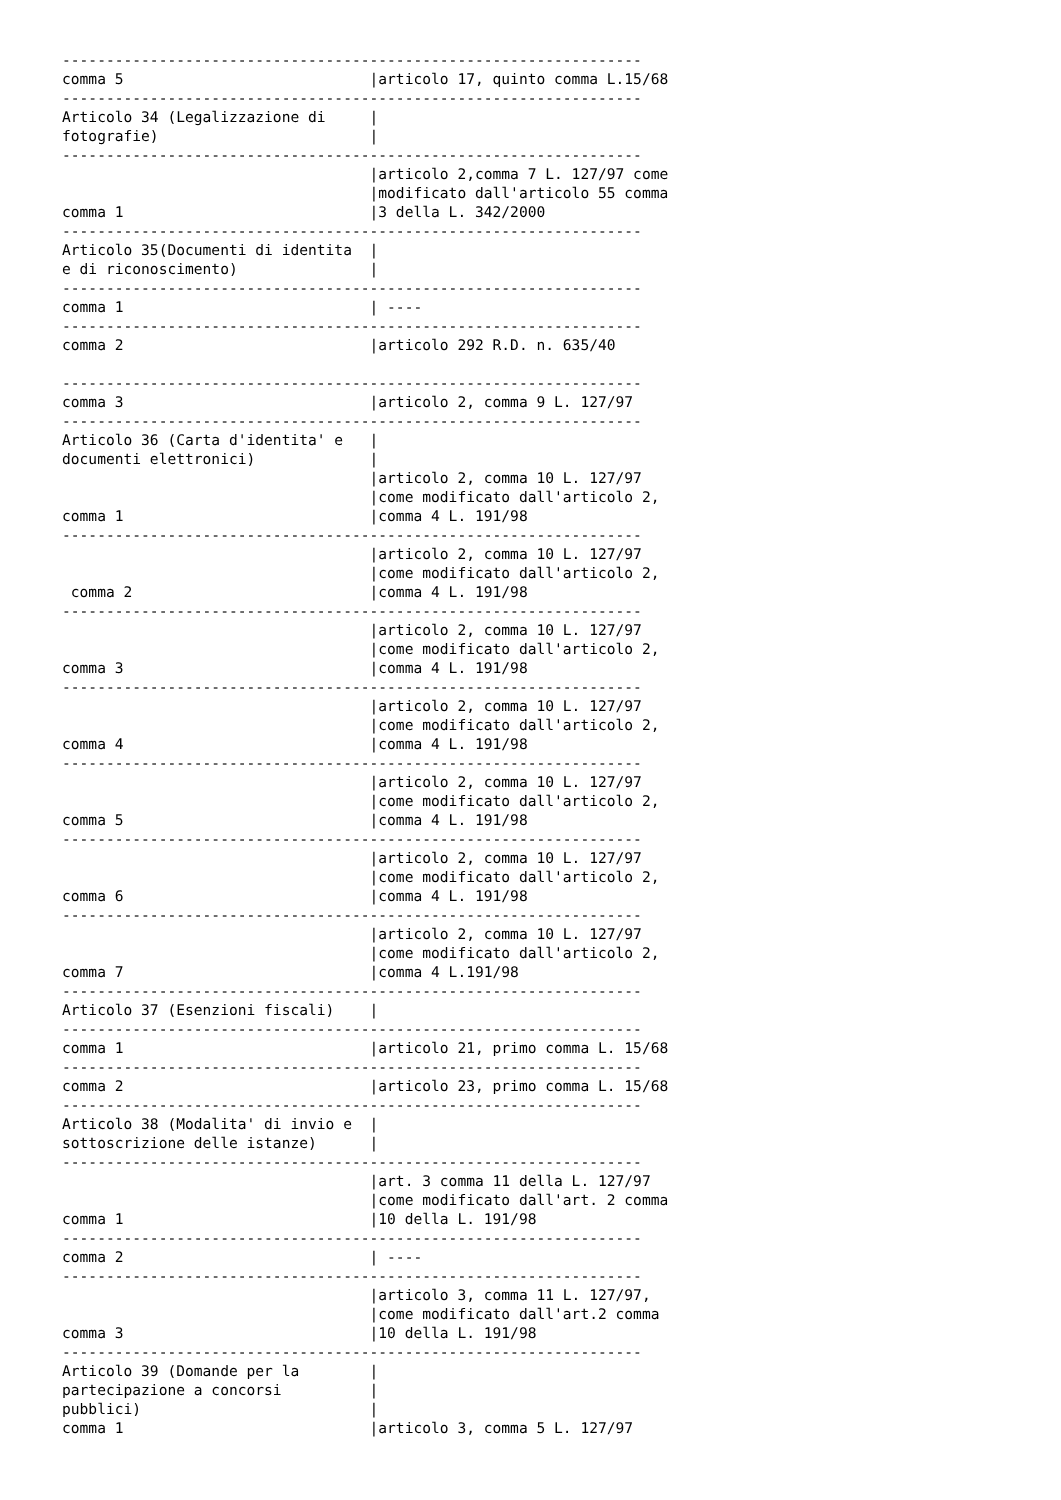------------------------------------------------------------------
comma 5                            |articolo 17, quinto comma L.15/68
------------------------------------------------------------------
Articolo 34 (Legalizzazione di     |
fotografie)                        |
------------------------------------------------------------------
                                   |articolo 2,comma 7 L. 127/97 come
                                   |modificato dall'articolo 55 comma
comma 1                            |3 della L. 342/2000
------------------------------------------------------------------
Articolo 35(Documenti di identita  |
e di riconoscimento)               |
------------------------------------------------------------------
comma 1                            | ----
------------------------------------------------------------------
comma 2                            |articolo 292 R.D. n. 635/40

------------------------------------------------------------------
comma 3                            |articolo 2, comma 9 L. 127/97
------------------------------------------------------------------
Articolo 36 (Carta d'identita' e   |
documenti elettronici)             |
                                   |articolo 2, comma 10 L. 127/97
                                   |come modificato dall'articolo 2,
comma 1                            |comma 4 L. 191/98
------------------------------------------------------------------
                                   |articolo 2, comma 10 L. 127/97
                                   |come modificato dall'articolo 2,
 comma 2                           |comma 4 L. 191/98
------------------------------------------------------------------
                                   |articolo 2, comma 10 L. 127/97
                                   |come modificato dall'articolo 2,
comma 3                            |comma 4 L. 191/98
------------------------------------------------------------------
                                   |articolo 2, comma 10 L. 127/97
                                   |come modificato dall'articolo 2,
comma 4                            |comma 4 L. 191/98
------------------------------------------------------------------
                                   |articolo 2, comma 10 L. 127/97
                                   |come modificato dall'articolo 2,
comma 5                            |comma 4 L. 191/98
------------------------------------------------------------------
                                   |articolo 2, comma 10 L. 127/97
                                   |come modificato dall'articolo 2,
comma 6                            |comma 4 L. 191/98
------------------------------------------------------------------
                                   |articolo 2, comma 10 L. 127/97
                                   |come modificato dall'articolo 2,
comma 7                            |comma 4 L.191/98
------------------------------------------------------------------
Articolo 37 (Esenzioni fiscali)    |
------------------------------------------------------------------
comma 1                            |articolo 21, primo comma L. 15/68
------------------------------------------------------------------
comma 2                            |articolo 23, primo comma L. 15/68
------------------------------------------------------------------
Articolo 38 (Modalita' di invio e  |
sottoscrizione delle istanze)      |
------------------------------------------------------------------
                                   |art. 3 comma 11 della L. 127/97
                                   |come modificato dall'art. 2 comma
comma 1                            |10 della L. 191/98
------------------------------------------------------------------
comma 2                            | ----
------------------------------------------------------------------
                                   |articolo 3, comma 11 L. 127/97,
                                   |come modificato dall'art.2 comma
comma 3                            |10 della L. 191/98
------------------------------------------------------------------
Articolo 39 (Domande per la        |
partecipazione a concorsi          |
pubblici)                          |
comma 1                            |articolo 3, comma 5 L. 127/97